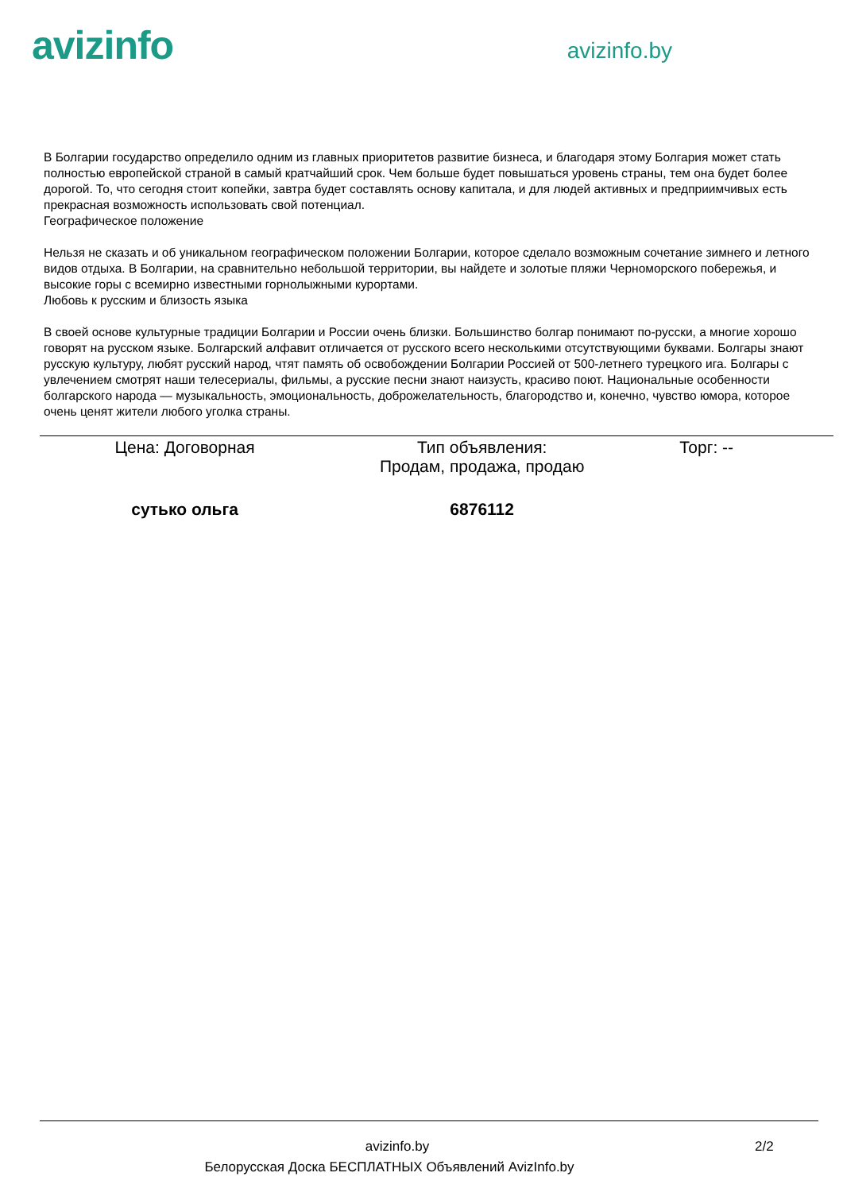avizinfo
avizinfo.by
В Болгарии государство определило одним из главных приоритетов развитие бизнеса, и благодаря этому Болгария может стать полностью европейской страной в самый кратчайший срок. Чем больше будет повышаться уровень страны, тем она будет более дорогой. То, что сегодня стоит копейки, завтра будет составлять основу капитала, и для людей активных и предприимчивых есть прекрасная возможность использовать свой потенциал.
Географическое положение
Нельзя не сказать и об уникальном географическом положении Болгарии, которое сделало возможным сочетание зимнего и летного видов отдыха. В Болгарии, на сравнительно небольшой территории, вы найдете и золотые пляжи Черноморского побережья, и высокие горы с всемирно известными горнолыжными курортами.
Любовь к русским и близость языка
В своей основе культурные традиции Болгарии и России очень близки. Большинство болгар понимают по-русски, а многие хорошо говорят на русском языке. Болгарский алфавит отличается от русского всего несколькими отсутствующими буквами. Болгары знают русскую культуру, любят русский народ, чтят память об освобождении Болгарии Россией от 500-летнего турецкого ига. Болгары с увлечением смотрят наши телесериалы, фильмы, а русские песни знают наизусть, красиво поют. Национальные особенности болгарского народа — музыкальность, эмоциональность, доброжелательность, благородство и, конечно, чувство юмора, которое очень ценят жители любого уголка страны.
| Цена: Договорная | Тип объявления: Продам, продажа, продаю | Торг: -- |
| сутько ольга | 6876112 | |
avizinfo.by 2/2
Белорусская Доска БЕСПЛАТНЫХ Объявлений AvizInfo.by